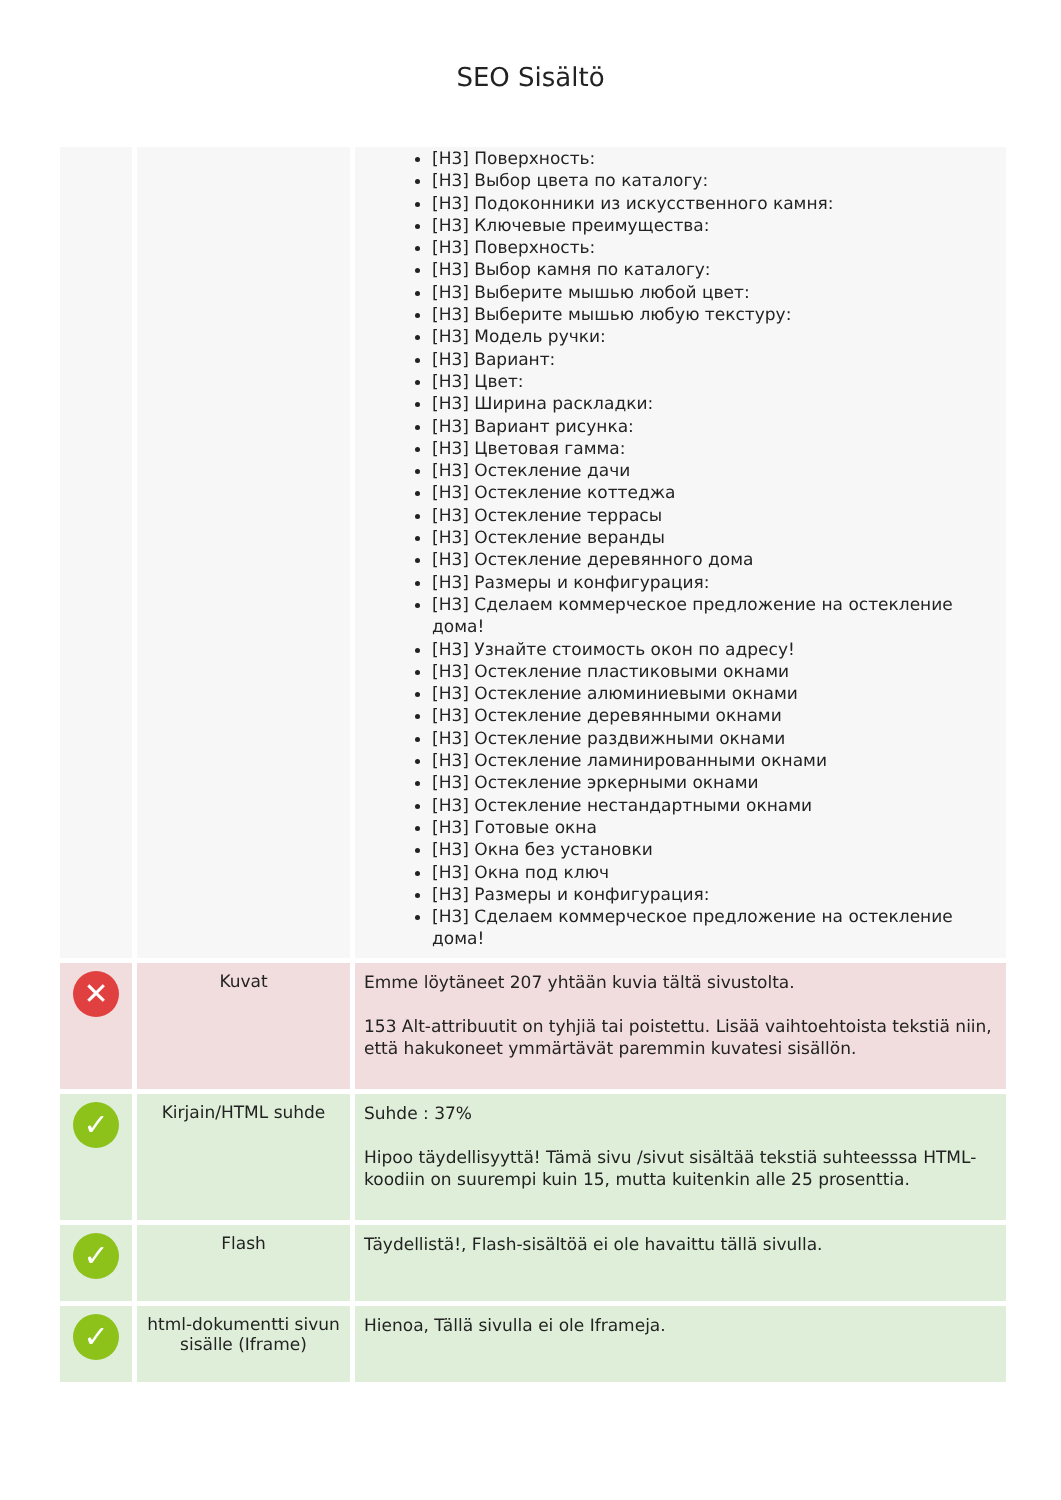SEO Sisältö
| | | [H3] Поверхность: [H3] Выбор цвета по каталогу: [H3] Подоконники из искусственного камня: [H3] Ключевые преимущества: [H3] Поверхность: [H3] Выбор камня по каталогу: [H3] Выберите мышью любой цвет: [H3] Выберите мышью любую текстуру: [H3] Модель ручки: [H3] Вариант: [H3] Цвет: [H3] Ширина раскладки: [H3] Вариант рисунка: [H3] Цветовая гамма: [H3] Остекление дачи [H3] Остекление коттеджа [H3] Остекление террасы [H3] Остекление веранды [H3] Остекление деревянного дома [H3] Размеры и конфигурация: [H3] Сделаем коммерческое предложение на остекление дома! [H3] Узнайте стоимость окон по адресу! [H3] Остекление пластиковыми окнами [H3] Остекление алюминиевыми окнами [H3] Остекление деревянными окнами [H3] Остекление раздвижными окнами [H3] Остекление ламинированными окнами [H3] Остекление эркерными окнами [H3] Остекление нестандартными окнами [H3] Готовые окна [H3] Окна без установки [H3] Окна под ключ [H3] Размеры и конфигурация: [H3] Сделаем коммерческое предложение на остекление дома! |
| ✕ | Kuvat | Emme löytäneet 207 yhtään kuvia tältä sivustolta. 153 Alt-attribuutit on tyhjiä tai poistettu. Lisää vaihtoehtoista tekstiä niin, että hakukoneet ymmärtävät paremmin kuvatesi sisällön. |
| ✓ | Kirjain/HTML suhde | Suhde : 37% Hipoo täydellisyyttä! Tämä sivu /sivut sisältää tekstiä suhteesssa HTML-koodiin on suurempi kuin 15, mutta kuitenkin alle 25 prosenttia. |
| ✓ | Flash | Täydellistä!, Flash-sisältöä ei ole havaittu tällä sivulla. |
| ✓ | html-dokumentti sivun sisälle (Iframe) | Hienoa, Tällä sivulla ei ole Iframeja. |